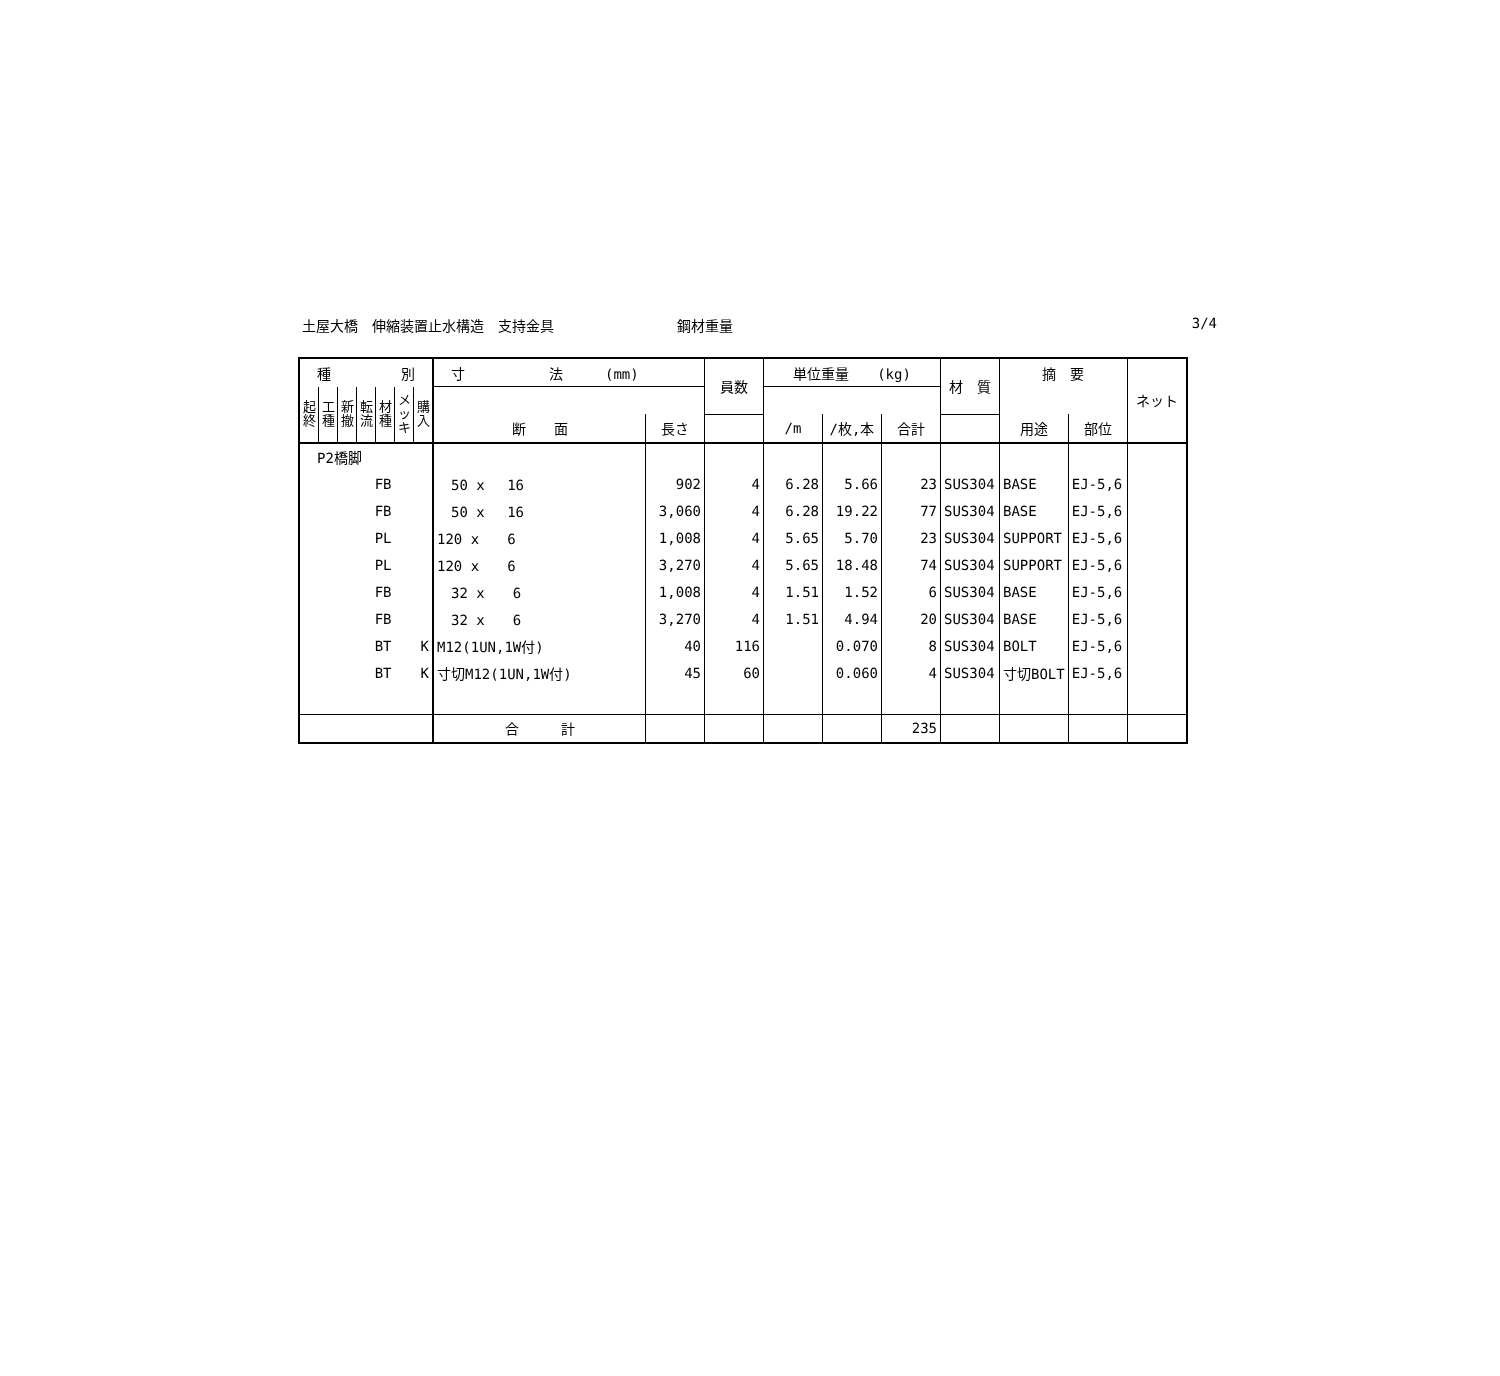土屋大橋　伸縮装置止水構造　支持金具 鋼材重量 3/4
| 種 別 | | | | | | | 寸 法 (mm) | | 員数 | 単位重量 (kg) | | | 材 質 | 摘 要 | | ネット |
| --- | --- | --- | --- | --- | --- | --- | --- | --- | --- | --- | --- | --- | --- | --- | --- | --- |
| 起 終 | 工 種 | 新 撤 | 転 流 | 材 種 | メ ッ キ | 購 入 | | | | | | | | | | |
| | | | | | | | 断 面 | 長さ | | /m | /枚,本 | 合計 | | 用途 | 部位 | |
| P2橋脚 | | | | | | | | | | | | | | | | |
| FB | | | | | | | 50 x 16 | 902 | 4 | 6.28 | 5.66 | 23 | SUS304 | BASE | EJ-5,6 | |
| FB | | | | | | | 50 x 16 | 3,060 | 4 | 6.28 | 19.22 | 77 | SUS304 | BASE | EJ-5,6 | |
| PL | | | | | | | 120 x 6 | 1,008 | 4 | 5.65 | 5.70 | 23 | SUS304 | SUPPORT | EJ-5,6 | |
| PL | | | | | | | 120 x 6 | 3,270 | 4 | 5.65 | 18.48 | 74 | SUS304 | SUPPORT | EJ-5,6 | |
| FB | | | | | | | 32 x 6 | 1,008 | 4 | 1.51 | 1.52 | 6 | SUS304 | BASE | EJ-5,6 | |
| FB | | | | | | | 32 x 6 | 3,270 | 4 | 1.51 | 4.94 | 20 | SUS304 | BASE | EJ-5,6 | |
| BT | | | | | K | | M12(1UN,1W付) | 40 | 116 | | 0.070 | 8 | SUS304 | BOLT | EJ-5,6 | |
| BT | | | | | K | | 寸切M12(1UN,1W付) | 45 | 60 | | 0.060 | 4 | SUS304 | 寸切BOLT | EJ-5,6 | |
| | | | | | | | 合 計 | | | | | 235 | | | | |